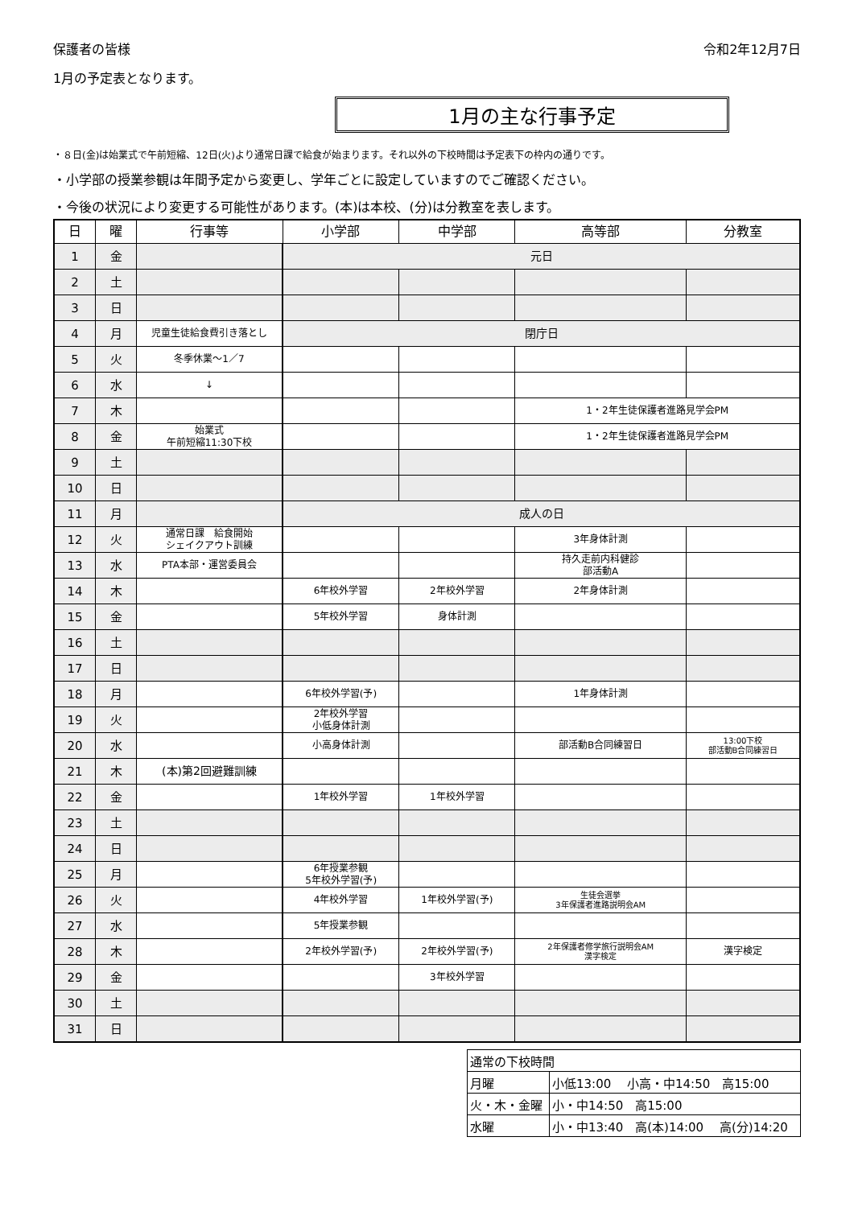保護者の皆様 令和2年12月7日
1月の予定表となります。
1月の主な行事予定
・８日(金)は始業式で午前短縮、12日(火)より通常日課で給食が始まります。それ以外の下校時間は予定表下の枠内の通りです。
・小学部の授業参観は年間予定から変更し、学年ごとに設定していますのでご確認ください。
・今後の状況により変更する可能性があります。(本)は本校、(分)は分教室を表します。
| 日 | 曜 | 行事等 | 小学部 | 中学部 | 高等部 | 分教室 |
| --- | --- | --- | --- | --- | --- | --- |
| 1 | 金 | | 元日 | | | |
| 2 | 土 | | | | | |
| 3 | 日 | | | | | |
| 4 | 月 | 児童生徒給食費引き落とし | 閉庁日 | | | |
| 5 | 火 | 冬季休業～1／7 | | | | |
| 6 | 水 | ↓ | | | | |
| 7 | 木 | | | | 1・2年生徒保護者進路見学会PM | |
| 8 | 金 | 始業式 午前短縮11:30下校 | | | 1・2年生徒保護者進路見学会PM | |
| 9 | 土 | | | | | |
| 10 | 日 | | | | | |
| 11 | 月 | | 成人の日 | | | |
| 12 | 火 | 通常日課 給食開始 シェイクアウト訓練 | | | 3年身体計測 | |
| 13 | 水 | PTA本部・運営委員会 | | | 持久走前内科健診 部活動A | |
| 14 | 木 | | 6年校外学習 | 2年校外学習 | 2年身体計測 | |
| 15 | 金 | | 5年校外学習 | 身体計測 | | |
| 16 | 土 | | | | | |
| 17 | 日 | | | | | |
| 18 | 月 | | 6年校外学習(予) | | 1年身体計測 | |
| 19 | 火 | | 2年校外学習 小低身体計測 | | | |
| 20 | 水 | | 小高身体計測 | | 部活動B合同練習日 | 13:00下校 部活動B合同練習日 |
| 21 | 木 | (本)第2回避難訓練 | | | | |
| 22 | 金 | | 1年校外学習 | 1年校外学習 | | |
| 23 | 土 | | | | | |
| 24 | 日 | | | | | |
| 25 | 月 | | 6年授業参観 5年校外学習(予) | | | |
| 26 | 火 | | 4年校外学習 | 1年校外学習(予) | 生徒会選挙 3年保護者進路説明会AM | |
| 27 | 水 | | 5年授業参観 | | | |
| 28 | 木 | | 2年校外学習(予) | 2年校外学習(予) | 2年保護者修学旅行説明会AM 漢字検定 | 漢字検定 |
| 29 | 金 | | | 3年校外学習 | | |
| 30 | 土 | | | | | |
| 31 | 日 | | | | | |
| 通常の下校時間 | |
| 月曜 | 小低13:00 小高・中14:50 高15:00 |
| 火・木・金曜 | 小・中14:50 高15:00 |
| 水曜 | 小・中13:40 高(本)14:00 高(分)14:20 |